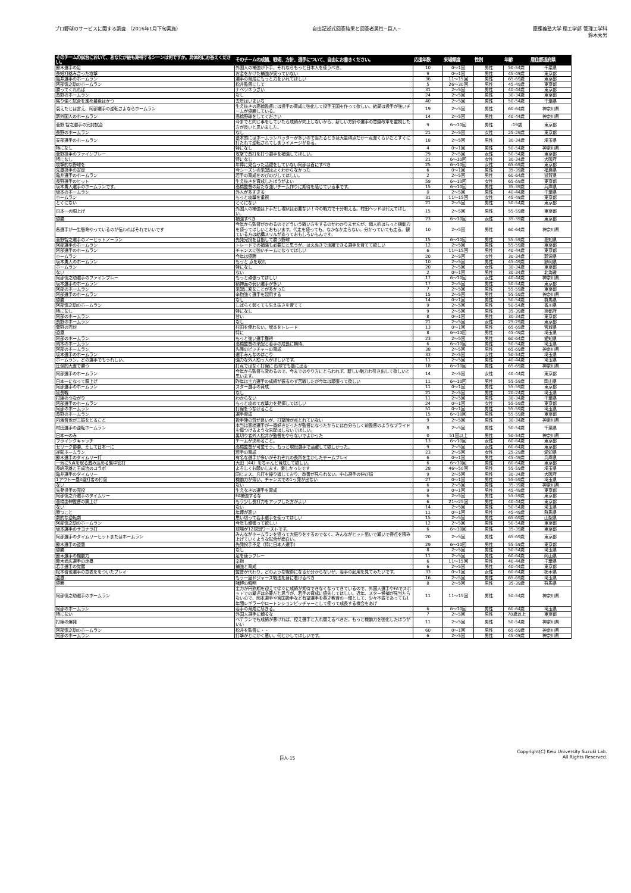プロ野球のサービスに関する調査 （2016年1月下旬実施）
自由記述式回答結果と回答者属性−巨人−
慶應義塾大学 理工学部 管理工学科
鈴木秀男
| そのチームの試合において、あなたが最も期待するシーンは何ですか。具体的にお答えください。 | そのチームの成績、戦術、方針、選手について、自由にお書きください。 | 応援年数 | 来場頻度 | 性別 | 年齢 | 居住都道府県 |
| --- | --- | --- | --- | --- | --- | --- |
| 鈴木選手の足 | 外国人の補強が下手、それならもっと日本人を使うべき。 | 10 | 0〜1回 | 男性 | 50-54歳 | 千葉県 |
| 長短打絡み合った攻撃 | お金をかけた補強が実っていない | 9 | 0〜1回 | 男性 | 45-49歳 | 東京都 |
| 亀井選手のホームラン | 選手の育成にもっと力をいれてほしい | 36 | 11〜15回 | 男性 | 65-69歳 | 東京都 |
| 阿部慎之助のホームラン | 松井監督にして | 5 | 26〜30回 | 男性 | 45-49歳 | 東京都 |
| 勝ってくれれば | ナベツネうざい | 31 | 2〜5回 | 男性 | 40-44歳 | 東京都 |
| 長野のホームラン | なし | 24 | 2〜5回 | 男性 | 30-34歳 | 東京都 |
| 粘り強く試合を進め最後はかつ | 去年はいまいち | 40 | 2〜5回 | 男性 | 50-54歳 | 千葉県 |
| 衰えたとは言え、阿部選手の逆転さよならホームラン | 生え抜きの高橋監督には投手の育成に強化して投手王国を作って欲しい。結局は投手が強いチームが優勝している。 | 19 | 2〜5回 | 男性 | 60-64歳 | 神奈川県 |
| 新外国人のホームラン | 高橋野球をしてください | 14 | 2〜5回 | 男性 | 40-44歳 | 神奈川県 |
| 菅野 智之選手の完封試合 | 今までと同じ事をしていたら成績が向上しないから、新しい方針や選手の意識改革を重視した方が良いと思いました。 | 9 | 6〜10回 | 男性 | -19歳 | 東京都 |
| 長野のホームラン | なし | 21 | 2〜5回 | 女性 | 25-29歳 | 東京都 |
| 安部選手のホームラン | 基本的にはホームランバッターが多いので当たるときは大量得点だかー点差くらいだとすぐに打たれて逆転されてしまうイメージがある。 | 18 | 2〜5回 | 男性 | 30-34歳 | 埼玉県 |
| 特になし | 特になし | 4 | 0〜1回 | 男性 | 50-54歳 | 神奈川県 |
| 菅野投手のファインプレー | 攻撃で長打を打つ選手を補強してほしい。 | 29 | 2〜5回 | 女性 | 50-54歳 | 東京都 |
| 特になし | 特になし | 21 | 6〜10回 | 女性 | 30-34歳 | 大阪府 |
| 攻撃的な野球を | 年俸に見合った活躍をしていない阿部は首にすべき | 25 | 6〜10回 | 女性 | 65-69歳 | 東京都 |
| 先塁投手の安定 | 今シーズンの采配はよくわからなかった | 6 | 0〜1回 | 男性 | 35-39歳 | 福島県 |
| 亀井選手のホームラン | 若手の育成をのびのびしてほしい。 | 2 | 2〜5回 | 男性 | 60-64歳 | 滋賀県 |
| 長野選手のヒット | 生え抜きを育成したほうがよい | 59 | 6〜10回 | 女性 | 65-69歳 | 東京都 |
| 坂本勇人選手のホームランです。 | 高橋監督の新たな強いチーム作りに期待を感じている事です。 | 15 | 6〜10回 | 男性 | 35-39歳 | 兵庫県 |
| 坂本のホームラン | 外人が多すぎる | 0 | 2〜5回 | 男性 | 40-44歳 | 千葉県 |
| ホームラン | もっと攻撃を重視 | 31 | 11〜15回 | 女性 | 45-49歳 | 東京都 |
| とくにない | とくにない | 21 | 2〜5回 | 男性 | 50-54歳 | 東京都 |
| 日本一の胴上げ | 外国人の補強は下手だし現状は必要ない！今の戦力で十分戦える。村田ヘッドは代えてほしい。 | 15 | 2〜5回 | 男性 | 55-59歳 | 東京都 |
| 優勝 | 補強すべき | 23 | 6〜10回 | 女性 | 35-39歳 | 東京都 |
| 各選手が一生懸命やっているのが伝わればそれでいいです | 今年から監督がかわるのでどういう戦い方をするのかわかりませんが、個人的はもっと機動力を使ってほしいとおもいます。代走を使っても、なかなか走らない。分かっていても走る。観ている方は結構スリルがあっておもしろいもんです。 | 10 | 2〜5回 | 男性 | 60-64歳 | 神奈川県 |
| 菅野智之選手のノーヒットノーラン | 先発完投を目指して勝つ野球 | 15 | 6〜10回 | 男性 | 55-59歳 | 高知県 |
| 阿部選手のホームラン | トレードでの補強も必要だと思うが、はえぬきで活躍できる選手を育てて欲しい | 12 | 2〜5回 | 男性 | 55-59歳 | 東京都 |
| 阿部選手のホームラン | チャンスに強いチームになってほしい | 6 | 11〜15回 | 男性 | 40-44歳 | 東京都 |
| ホームラン | 今年は優勝 | 20 | 2〜5回 | 女性 | 30-34歳 | 新潟県 |
| 坂本勇人のホームラン | もっと 点を取れ | 10 | 2〜5回 | 男性 | 45-49歳 | 静岡県 |
| ホームラン | 特になし | 20 | 2〜5回 | 女性 | 30-34歳 | 東京都 |
| ない | ない | 2 | 0〜1回 | 男性 | 30-34歳 | 北海道 |
| 阿部慎之助選手のファインプレー | もっと頑張ってほしい | 17 | 6〜10回 | 女性 | 40-44歳 | 神奈川県 |
| 坂本選手のホームラン | 精神面の弱い選手が多い | 17 | 2〜5回 | 男性 | 50-54歳 | 東京都 |
| 阿部のホームラン | 采配に変なことが多かった | 7 | 2〜5回 | 男性 | 55-59歳 | 東京都 |
| 阿部選手のホームラン | 辛抱強く選手を起用する | 15 | 2〜5回 | 男性 | 55-59歳 | 神奈川県 |
| 優勝 | なし | 14 | 0〜1回 | 男性 | 50-54歳 | 群馬県 |
| 阿部慎之助のホームラン | しばらく弱くても生え抜きを育てて | 9 | 2〜5回 | 男性 | 50-54歳 | 香川県 |
| 特になし | 特になし | 9 | 2〜5回 | 男性 | 35-39歳 | 京都府 |
| 阿部のホームラン | 甘い | 8 | 0〜1回 | 男性 | 30-34歳 | 東京都 |
| 長野のホームラン | なし | 21 | 2〜5回 | 女性 | 25-29歳 | 東京都 |
| 菅野の完封 | 村田を使わない、坂本をトレード | 13 | 0〜1回 | 男性 | 65-69歳 | 宮城県 |
| 盗塁 | 特に | 8 | 6〜10回 | 男性 | 45-49歳 | 埼玉県 |
| 阿部のホームラン | もっと強い選手獲得 | 23 | 2〜5回 | 男性 | 60-64歳 | 愛知県 |
| 岡本のホームラン | 高橋監督の采配と若手の成長に期待。 | 6 | 6〜10回 | 男性 | 50-54歳 | 埼玉県 |
| 阿部のホームラン | 先発のピッチャーの育成 | 38 | 2〜5回 | 男性 | 65-69歳 | 神奈川県 |
| 坂本選手のホームラン | 選手みんなのほこり | 33 | 2〜5回 | 女性 | 50-54歳 | 埼玉県 |
| ホームラン。どの選手でもうれしい。 | 強力な外人助っ人がほしいです。 | 11 | 2〜5回 | 男性 | 40-44歳 | 埼玉県 |
| 圧倒的大差で勝つ | 打点ではなく打線に 四球でも塁に出る | 18 | 6〜10回 | 男性 | 65-69歳 | 神奈川県 |
| 阿部選手のホームラン | 今年から監督も変わるので、今までのやり方にとらわれず、新しい魅力わ引き出して欲しいと思います。 | 14 | 2〜5回 | 女性 | 40-44歳 | 東京都 |
| 日本一になって胴上げ | 昨年は主力選手の成績が振るわず苦戦したが今年は頑張って欲しい | 11 | 6〜10回 | 男性 | 55-59歳 | 岡山県 |
| 阿部選手のホームラン | スター選手の育成 | 11 | 0〜1回 | 男性 | 55-59歳 | 東京都 |
| 延長戦 | なし | 21 | 2〜5回 | 男性 | 20-24歳 | 埼玉県 |
| 打線のつながり | わからない | 11 | 2〜5回 | 男性 | 30-34歳 | 千葉県 |
| 阿部選手のホームラン | もっと攻めて攻撃力を発揮してほしい | 24 | 0〜1回 | 女性 | 55-59歳 | 東京都 |
| 阿部のホームラン | 打線をつなげること | 51 | 0〜1回 | 男性 | 55-59歳 | 埼玉県 |
| 長野のホームラン | 選手育成 | 15 | 6〜10回 | 男性 | 55-59歳 | 東京都 |
| 内海哲也が三振をとること | 投手陣の質が良いが、打撃陣が点とれていない | 9 | 2〜5回 | 男性 | 30-34歳 | 神奈川県 |
| 村田選手の逆転ホームラン | 本当は高橋選手が一番好きだったが監督になったからには自分らしく前監督のようなプライドを傷つけるような采配はしないでほしい。 | 8 | 2〜5回 | 男性 | 50-54歳 | 千葉県 |
| 日本一のみ | 裏切り者外人松井が監督をやらないでよかった | 0 | 51回以上 | 男性 | 50-54歳 | 神奈川県 |
| フライングキャッチ | チームが決めること。 | 13 | 6〜10回 | 女性 | 60-64歳 | 東京都 |
| セリーグ優勝、そして日本一に | 高橋監督が可愛そう。もっと現役選手で活躍して欲しかった。 | 9 | 2〜5回 | 女性 | 60-64歳 | 東京都 |
| 逆転ホームラン | 若手の育成 | 23 | 2〜5回 | 女性 | 25-29歳 | 愛知県 |
| 鈴木選手のタイムリー打 | 有名な選手が多いがそれぞれの長所を生かしたチームプレイ | 6 | 0〜1回 | 男性 | 45-49歳 | 兵庫県 |
| 一気に5点を取る畳み込める集中安打 | 大田（44）をちゃんと育成して欲しい。 | 6 | 6〜10回 | 男性 | 60-64歳 | 東京都 |
| 長嶋茂雄と王貞治のコラボ | よろしくお願いします。楽しかったです | 28 | 46〜50回 | 男性 | 55-59歳 | 埼玉県 |
| 亀井選手のタイムリー | 同じミス、凡打を繰り返しており、改善が見られない。中心選手の伸び悩 | 9 | 2〜5回 | 男性 | 30-34歳 | 大阪府 |
| 1アウト一塁3番打者の打席 | 機動力が薄い、チャンスでの1っ発が出ない | 27 | 0〜1回 | 男性 | 55-59歳 | 埼玉県 |
| ない | ない | 6 | 2〜5回 | 男性 | 35-39歳 | 神奈川県 |
| 先発投手の完投 | 生えなきの選手を育成 | 9 | 0〜1回 | 男性 | 45-49歳 | 東京都 |
| 阿部慎之介選手のタイムリー | FA補強するな | 6 | 2〜5回 | 男性 | 55-59歳 | 東京都 |
| 高橋由伸監督の胴上げ | もう少し長打力をアップした方がよい | 6 | 21〜25回 | 男性 | 40-44歳 | 東京都 |
| ない | ない | 14 | 2〜5回 | 男性 | 50-54歳 | 埼玉県 |
| 勝つこと | 年俸が高い | 11 | 0〜1回 | 男性 | 45-49歳 | 群馬県 |
| 劇的な逆転劇 | 思い切って若手選手を使ってほしい | 15 | 2〜5回 | 男性 | 65-69歳 | 山梨県 |
| 阿部慎之助のホームラン | 今年も頑張って欲しい | 12 | 2〜5回 | 男性 | 50-54歳 | 東京都 |
| 坂本選手のサヨナラ打 | 球場が12球団ワーストです。 | 6 | 6〜10回 | 男性 | 35-39歳 | 東京都 |
| 阿部選手のタイムリーヒットまたはホームラン | みんながホームランを狙って大振りをするのでなく、みんながヒット狙いで繋いで得点を積み上げていくような試合が面白い。 | 20 | 2〜5回 | 男性 | 65-69歳 | 東京都 |
| 鈴木選手の盗塁 | 先発投手不足（特に日本人選手） | 29 | 6〜10回 | 男性 | 55-59歳 | 東京都 |
| 優勝 | なし | 8 | 2〜5回 | 男性 | 50-54歳 | 埼玉県 |
| 鈴木選手の機動力 | 足を使うプレー | 11 | 2〜5回 | 男性 | 60-64歳 | 岡山県 |
| 鈴木尚広選手の走塁 | 辛抱 | 6 | 11〜15回 | 男性 | 40-44歳 | 千葉県 |
| 若手選手の覚醒 | 補強と育成 | 6 | 2〜5回 | 男性 | 40-44歳 | 東京都 |
| 松本哲也選手の意表ををついたプレイ | 監督が代わり、どのような戦術になるか分からないが、若手の起用を見てみたいです。 | 33 | 0〜1回 | 女性 | 60-64歳 | 栃木県 |
| 盗塁 | もう一度ドジャース戦法を身に着けるべき | 16 | 2〜5回 | 男性 | 65-69歳 | 埼玉県 |
| 優勝 | 賭博の解明 | 8 | 2〜5回 | 男性 | 35-39歳 | 群馬県 |
| 阿部慎之助選手のホームラン | 主力が円熟期を迎えて徐々に成績が期待できなくなってきているので、外国人選手やFAでスポットでの繋ぎは必要だと思うが、若手の育成に優先してほしい。近年、スター候補が見当たらないので、岡本選手や宮国投手など有望選手を英才教育の一環として、少々不振であっても1年間レギラーやロートンションピッチャーとして使って成長する機会をあげ | 11 | 11〜15回 | 男性 | 50-54歳 | 神奈川県 |
| 阿部のホームラン | 若手の育成に尽きる。 | 6 | 6〜10回 | 男性 | 60-64歳 | 埼玉県 |
| 特にない | 外国人選手に頼るな | 7 | 2〜5回 | 男性 | 70歳以上 | 東京都 |
| 打線の爆発 | ベテランでも成績が悪ければ、控え選手と入れ替えるべきだ。もっと機動力を強化したほうがいい | 11 | 2〜5回 | 男性 | 50-54歳 | 神奈川県 |
| 阿部慎之助のホームラン | 松井を監督に・・ | 60 | 0〜1回 | 男性 | 65-69歳 | 神奈川県 |
| 阿部のホームラン | 打撃がとにかく悪い。何とかしてほしいです。 | 6 | 2〜5回 | 男性 | 45-49歳 | 神奈川県 |
巨人-15 Copyright(C) Keio University Suzuki Lab.
All Rights Reserved.